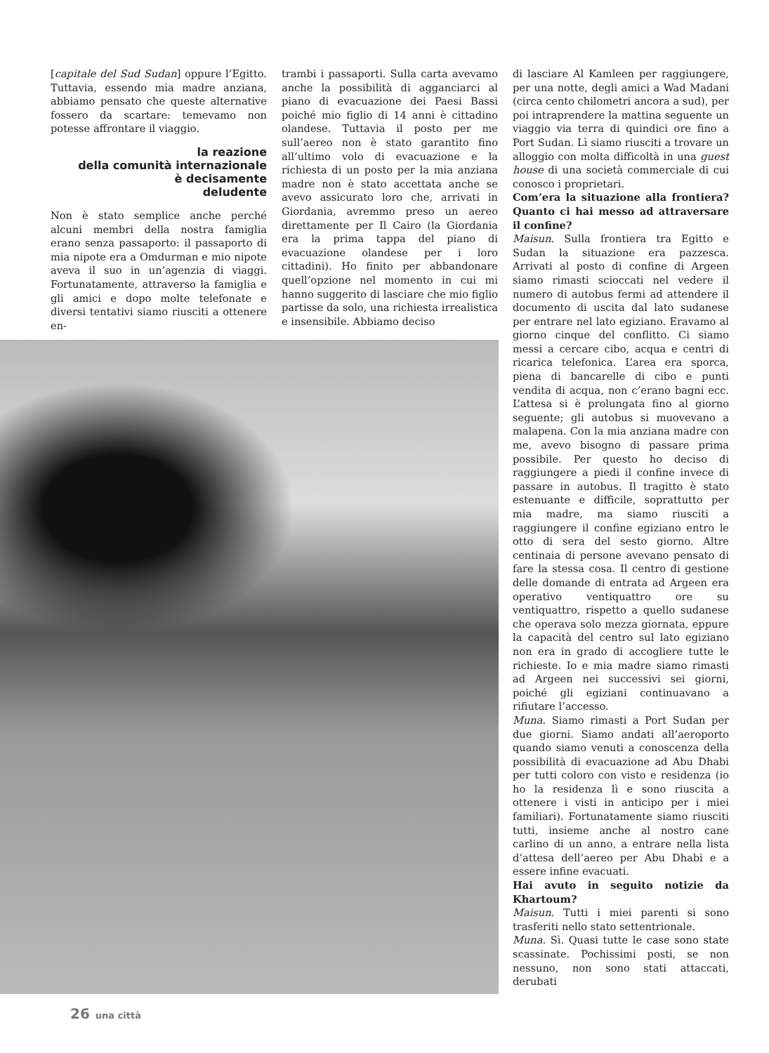[capitale del Sud Sudan] oppure l’Egitto. Tuttavia, essendo mia madre anziana, abbiamo pensato che queste alternative fossero da scartare: temevamo non potesse affrontare il viaggio.
la reazione
della comunità internazionale
è decisamente
deludente
Non è stato semplice anche perché alcuni membri della nostra famiglia erano senza passaporto: il passaporto di mia nipote era a Omdurman e mio nipote aveva il suo in un’agenzia di viaggi. Fortunatamente, attraverso la famiglia e gli amici e dopo molte telefonate e diversi tentativi siamo riusciti a ottenere en-
trambi i passaporti. Sulla carta avevamo anche la possibilità di agganciarci al piano di evacuazione dei Paesi Bassi poiché mio figlio di 14 anni è cittadino olandese. Tuttavia il posto per me sull’aereo non è stato garantito fino all’ultimo volo di evacuazione e la richiesta di un posto per la mia anziana madre non è stato accettata anche se avevo assicurato loro che, arrivati in Giordania, avremmo preso un aereo direttamente per Il Cairo (la Giordania era la prima tappa del piano di evacuazione olandese per i loro cittadini). Ho finito per abbandonare quell’opzione nel momento in cui mi hanno suggerito di lasciare che mio figlio partisse da solo, una richiesta irrealistica e insensibile. Abbiamo deciso
di lasciare Al Kamleen per raggiungere, per una notte, degli amici a Wad Madani (circa cento chilometri ancora a sud), per poi intraprendere la mattina seguente un viaggio via terra di quindici ore fino a Port Sudan. Lì siamo riusciti a trovare un alloggio con molta difficoltà in una guest house di una società commerciale di cui conosco i proprietari.
Com’era la situazione alla frontiera? Quanto ci hai messo ad attraversare il confine?
Maisun. Sulla frontiera tra Egitto e Sudan la situazione era pazzesca. Arrivati al posto di confine di Argeen siamo rimasti scioccati nel vedere il numero di autobus fermi ad attendere il documento di uscita dal lato sudanese per entrare nel lato egiziano. Eravamo al giorno cinque del conflitto. Ci siamo messi a cercare cibo, acqua e centri di ricarica telefonica. L’area era sporca, piena di bancarelle di cibo e punti vendita di acqua, non c’erano bagni ecc. L’attesa si è prolungata fino al giorno seguente; gli autobus si muovevano a malapena. Con la mia anziana madre con me, avevo bisogno di passare prima possibile. Per questo ho deciso di raggiungere a piedi il confine invece di passare in autobus. Il tragitto è stato estenuante e difficile, soprattutto per mia madre, ma siamo riusciti a raggiungere il confine egiziano entro le otto di sera del sesto giorno. Altre centinaia di persone avevano pensato di fare la stessa cosa. Il centro di gestione delle domande di entrata ad Argeen era operativo ventiquattro ore su ventiquattro, rispetto a quello sudanese che operava solo mezza giornata, eppure la capacità del centro sul lato egiziano non era in grado di accogliere tutte le richieste. Io e mia madre siamo rimasti ad Argeen nei successivi sei giorni, poiché gli egiziani continuavano a rifiutare l’accesso.
Muna. Siamo rimasti a Port Sudan per due giorni. Siamo andati all’aeroporto quando siamo venuti a conoscenza della possibilità di evacuazione ad Abu Dhabi per tutti coloro con visto e residenza (io ho la residenza lì e sono riuscita a ottenere i visti in anticipo per i miei familiari). Fortunatamente siamo riusciti tutti, insieme anche al nostro cane carlino di un anno, a entrare nella lista d’attesa dell’aereo per Abu Dhabi e a essere infine evacuati.
Hai avuto in seguito notizie da Khartoum?
Maisun. Tutti i miei parenti si sono trasferiti nello stato settentrionale.
Muna. Sì. Quasi tutte le case sono state scassinate. Pochissimi posti, se non nessuno, non sono stati attaccati, derubati
26 una città